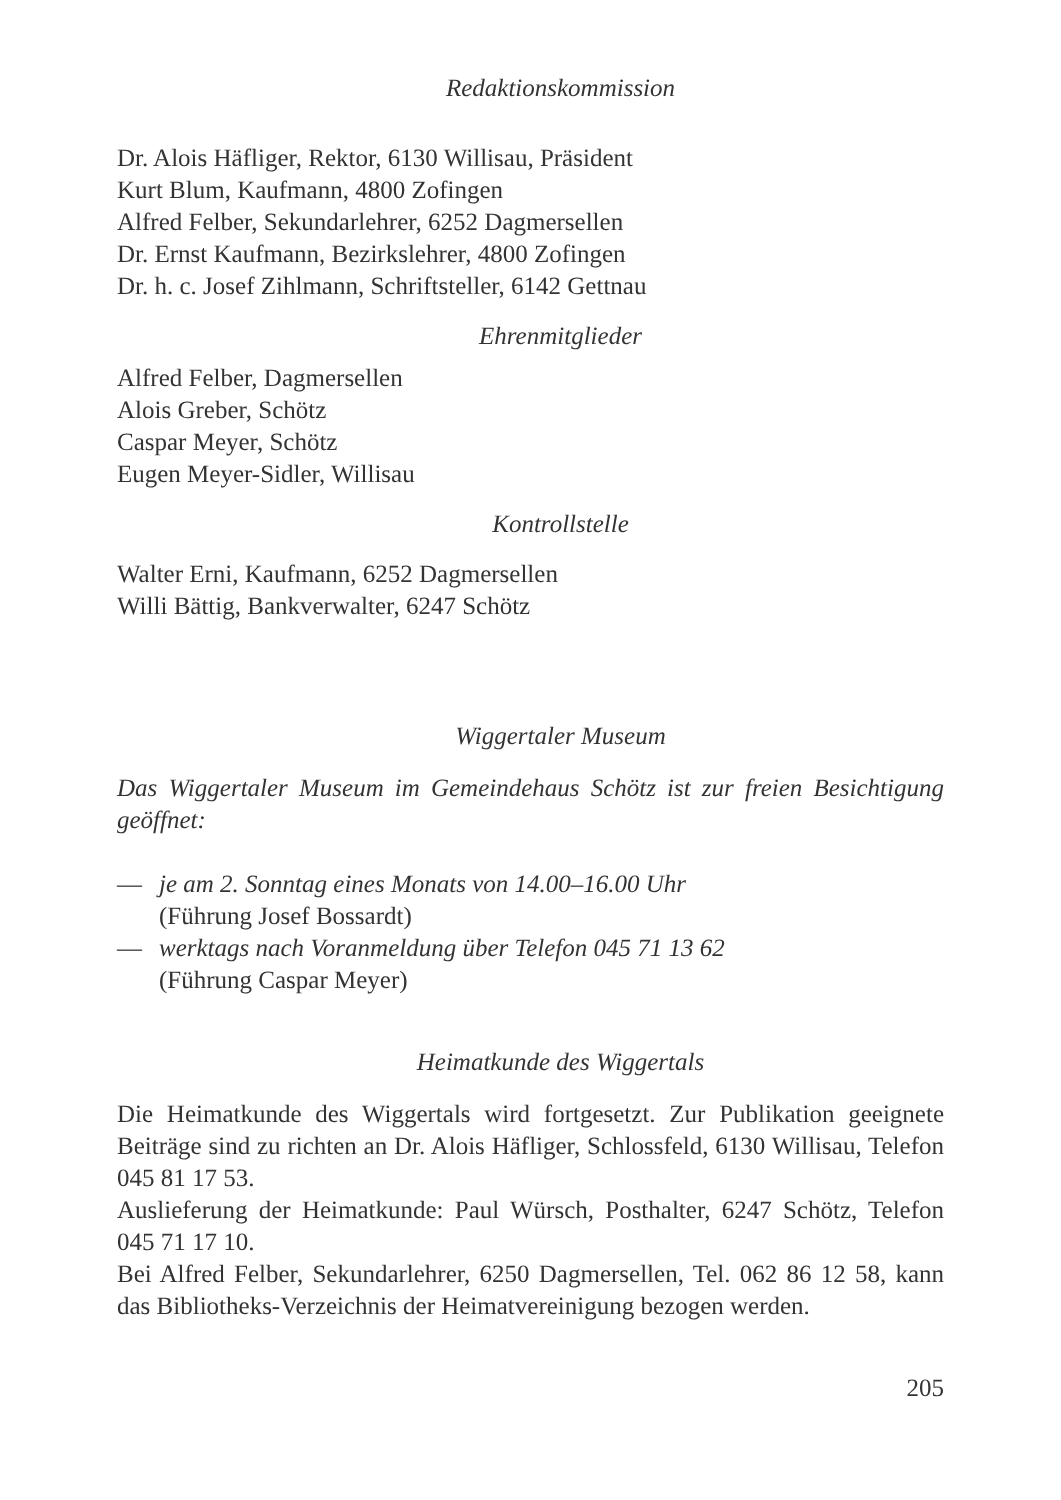Redaktionskommission
Dr. Alois Häfliger, Rektor, 6130 Willisau, Präsident
Kurt Blum, Kaufmann, 4800 Zofingen
Alfred Felber, Sekundarlehrer, 6252 Dagmersellen
Dr. Ernst Kaufmann, Bezirkslehrer, 4800 Zofingen
Dr. h. c. Josef Zihlmann, Schriftsteller, 6142 Gettnau
Ehrenmitglieder
Alfred Felber, Dagmersellen
Alois Greber, Schötz
Caspar Meyer, Schötz
Eugen Meyer-Sidler, Willisau
Kontrollstelle
Walter Erni, Kaufmann, 6252 Dagmersellen
Willi Bättig, Bankverwalter, 6247 Schötz
Wiggertaler Museum
Das Wiggertaler Museum im Gemeindehaus Schötz ist zur freien Besichtigung geöffnet:
— je am 2. Sonntag eines Monats von 14.00–16.00 Uhr
(Führung Josef Bossardt)
— werktags nach Voranmeldung über Telefon 045 71 13 62
(Führung Caspar Meyer)
Heimatkunde des Wiggertals
Die Heimatkunde des Wiggertals wird fortgesetzt. Zur Publikation geeignete Beiträge sind zu richten an Dr. Alois Häfliger, Schlossfeld, 6130 Willisau, Telefon 045 81 17 53.
Auslieferung der Heimatkunde: Paul Würsch, Posthalter, 6247 Schötz, Telefon 045 71 17 10.
Bei Alfred Felber, Sekundarlehrer, 6250 Dagmersellen, Tel. 062 86 12 58, kann das Bibliotheks-Verzeichnis der Heimatvereinigung bezogen werden.
205